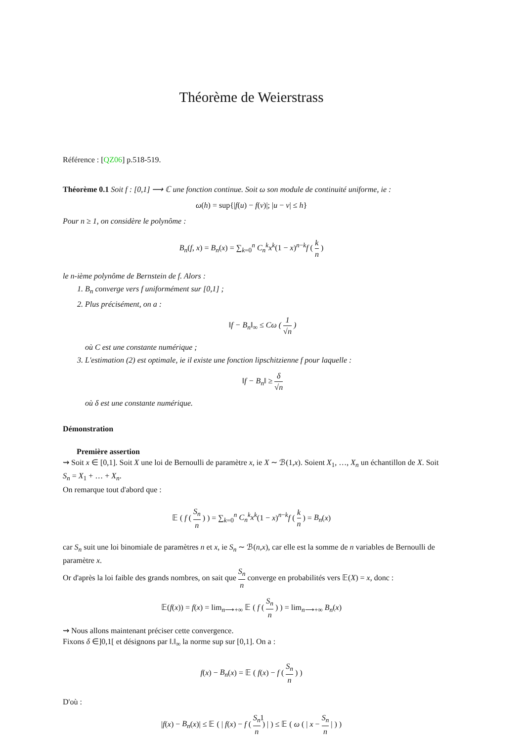Théorème de Weierstrass
Référence : [QZ06] p.518-519.
Théorème 0.1 Soit f : [0,1] ⟶ ℂ une fonction continue. Soit ω son module de continuité uniforme, ie :
ω(h) = sup{|f(u) − f(v)|; |u − v| ≤ h}
Pour n ≥ 1, on considère le polynôme :
B<sub>n</sub>(f, x) = B<sub>n</sub>(x) = ∑<sub>k=0</sub><sup>n</sup> C<sub>n</sub><sup>k</sup>x<sup>k</sup>(1 − x)<sup>n−k</sup>f ( k n )
le n-ième polynôme de Bernstein de f. Alors :
1. B<sub>n</sub> converge vers f uniformément sur [0,1] ;
2. Plus précisément, on a :
‖f − B<sub>n</sub>‖<sub>∞</sub> ≤ Cω ( 1 √n )
où C est une constante numérique ;
3. L'estimation (2) est optimale, ie il existe une fonction lipschitzienne f pour laquelle :
‖f − B<sub>n</sub>‖ ≥ δ √n
où δ est une constante numérique.
Démonstration
Première assertion
⇝ Soit x ∈ [0,1]. Soit X une loi de Bernoulli de paramètre x, ie X ∼ ℬ(1,x). Soient X<sub>1</sub>, …, X<sub>n</sub> un échantillon de X. Soit S<sub>n</sub> = X<sub>1</sub> + … + X<sub>n</sub>.
On remarque tout d'abord que :
𝔼 ( f ( S<sub>n</sub> n ) ) = ∑<sub>k=0</sub><sup>n</sup> C<sub>n</sub><sup>k</sup>x<sup>k</sup>(1 − x)<sup>n−k</sup>f ( k n ) = B<sub>n</sub>(x)
car S<sub>n</sub> suit une loi binomiale de paramètres n et x, ie S<sub>n</sub> ∼ ℬ(n,x), car elle est la somme de n variables de Bernoulli de paramètre x.
Or d'après la loi faible des grands nombres, on sait que S<sub>n</sub> n converge en probabilités vers 𝔼(X) = x, donc :
𝔼(f(x)) = f(x) = lim<sub>n⟶+∞</sub> 𝔼 ( f ( S<sub>n</sub> n ) ) = lim<sub>n⟶+∞</sub> B<sub>n</sub>(x)
⇝ Nous allons maintenant préciser cette convergence.
Fixons δ ∈]0,1[ et désignons par ‖.‖<sub>∞</sub> la norme sup sur [0,1]. On a :
f(x) − B<sub>n</sub>(x) = 𝔼 ( f(x) − f ( S<sub>n</sub> n ) )
D'où :
|f(x) − B<sub>n</sub>(x)| ≤ 𝔼 ( | f(x) − f ( S<sub>n</sub> n ) | ) ≤ 𝔼 ( ω ( | x − S<sub>n</sub> n | ) )
1